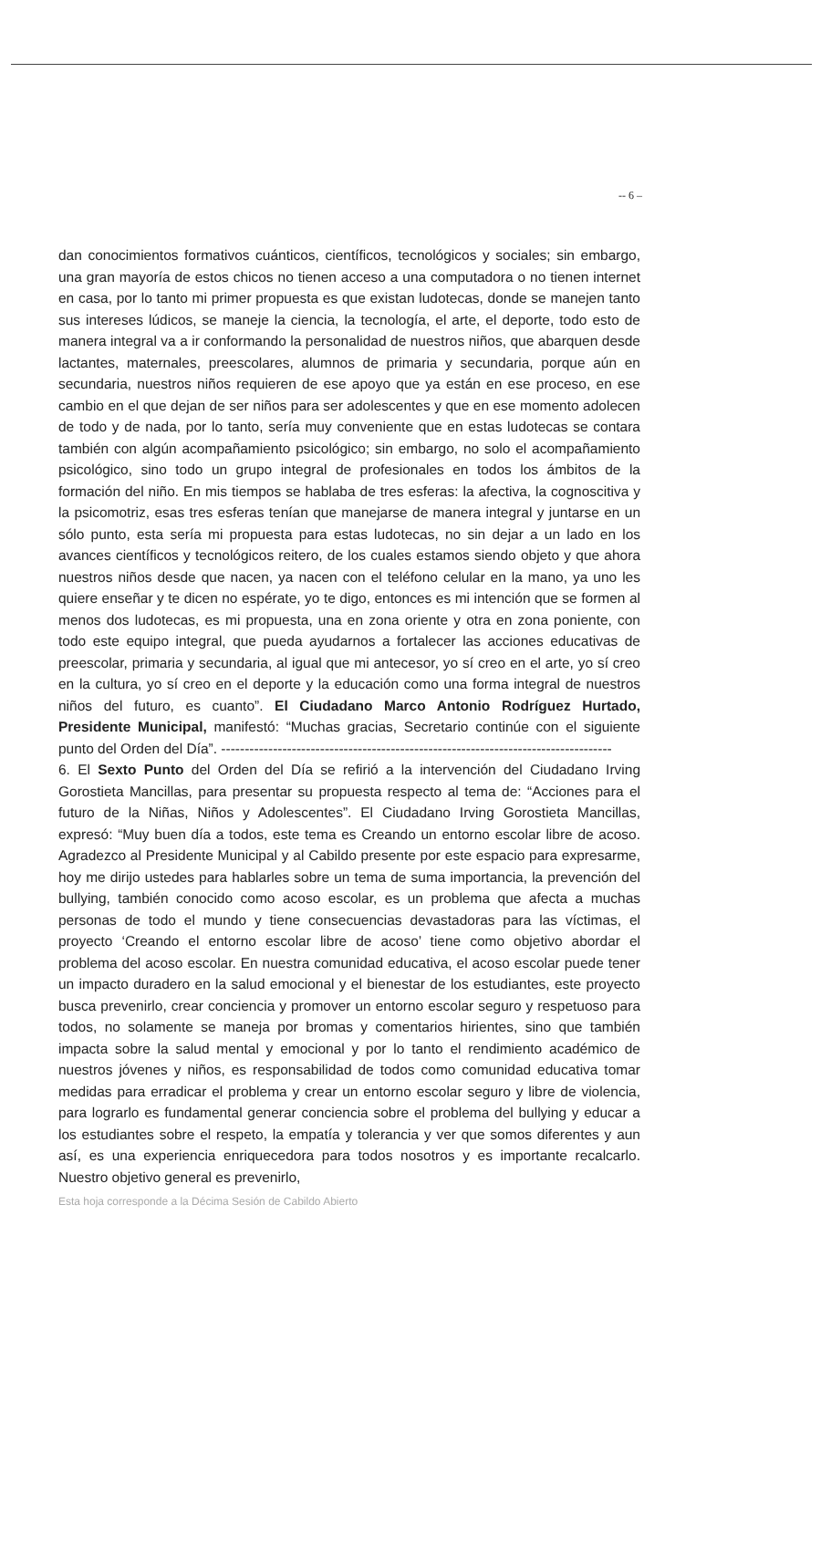-- 6 –
dan conocimientos formativos cuánticos, científicos, tecnológicos y sociales; sin embargo, una gran mayoría de estos chicos no tienen acceso a una computadora o no tienen internet en casa, por lo tanto mi primer propuesta es que existan ludotecas, donde se manejen tanto sus intereses lúdicos, se maneje la ciencia, la tecnología, el arte, el deporte, todo esto de manera integral va a ir conformando la personalidad de nuestros niños, que abarquen desde lactantes, maternales, preescolares, alumnos de primaria y secundaria, porque aún en secundaria, nuestros niños requieren de ese apoyo que ya están en ese proceso, en ese cambio en el que dejan de ser niños para ser adolescentes y que en ese momento adolecen de todo y de nada, por lo tanto, sería muy conveniente que en estas ludotecas se contara también con algún acompañamiento psicológico; sin embargo, no solo el acompañamiento psicológico, sino todo un grupo integral de profesionales en todos los ámbitos de la formación del niño. En mis tiempos se hablaba de tres esferas: la afectiva, la cognoscitiva y la psicomotriz, esas tres esferas tenían que manejarse de manera integral y juntarse en un sólo punto, esta sería mi propuesta para estas ludotecas, no sin dejar a un lado en los avances científicos y tecnológicos reitero, de los cuales estamos siendo objeto y que ahora nuestros niños desde que nacen, ya nacen con el teléfono celular en la mano, ya uno les quiere enseñar y te dicen no espérate, yo te digo, entonces es mi intención que se formen al menos dos ludotecas, es mi propuesta, una en zona oriente y otra en zona poniente, con todo este equipo integral, que pueda ayudarnos a fortalecer las acciones educativas de preescolar, primaria y secundaria, al igual que mi antecesor, yo sí creo en el arte, yo sí creo en la cultura, yo sí creo en el deporte y la educación como una forma integral de nuestros niños del futuro, es cuanto”. El Ciudadano Marco Antonio Rodríguez Hurtado, Presidente Municipal, manifestó: “Muchas gracias, Secretario continúe con el siguiente punto del Orden del Día”. -----------------------------------------------------------------------------------
6. El Sexto Punto del Orden del Día se refirió a la intervención del Ciudadano Irving Gorostieta Mancillas, para presentar su propuesta respecto al tema de: “Acciones para el futuro de la Niñas, Niños y Adolescentes”. El Ciudadano Irving Gorostieta Mancillas, expresó: “Muy buen día a todos, este tema es Creando un entorno escolar libre de acoso. Agradezco al Presidente Municipal y al Cabildo presente por este espacio para expresarme, hoy me dirijo ustedes para hablarles sobre un tema de suma importancia, la prevención del bullying, también conocido como acoso escolar, es un problema que afecta a muchas personas de todo el mundo y tiene consecuencias devastadoras para las víctimas, el proyecto ‘Creando el entorno escolar libre de acoso’ tiene como objetivo abordar el problema del acoso escolar. En nuestra comunidad educativa, el acoso escolar puede tener un impacto duradero en la salud emocional y el bienestar de los estudiantes, este proyecto busca prevenirlo, crear conciencia y promover un entorno escolar seguro y respetuoso para todos, no solamente se maneja por bromas y comentarios hirientes, sino que también impacta sobre la salud mental y emocional y por lo tanto el rendimiento académico de nuestros jóvenes y niños, es responsabilidad de todos como comunidad educativa tomar medidas para erradicar el problema y crear un entorno escolar seguro y libre de violencia, para lograrlo es fundamental generar conciencia sobre el problema del bullying y educar a los estudiantes sobre el respeto, la empatía y tolerancia y ver que somos diferentes y aun así, es una experiencia enriquecedora para todos nosotros y es importante recalcarlo. Nuestro objetivo general es prevenirlo,
Esta hoja corresponde a la Décima Sesión de Cabildo Abierto